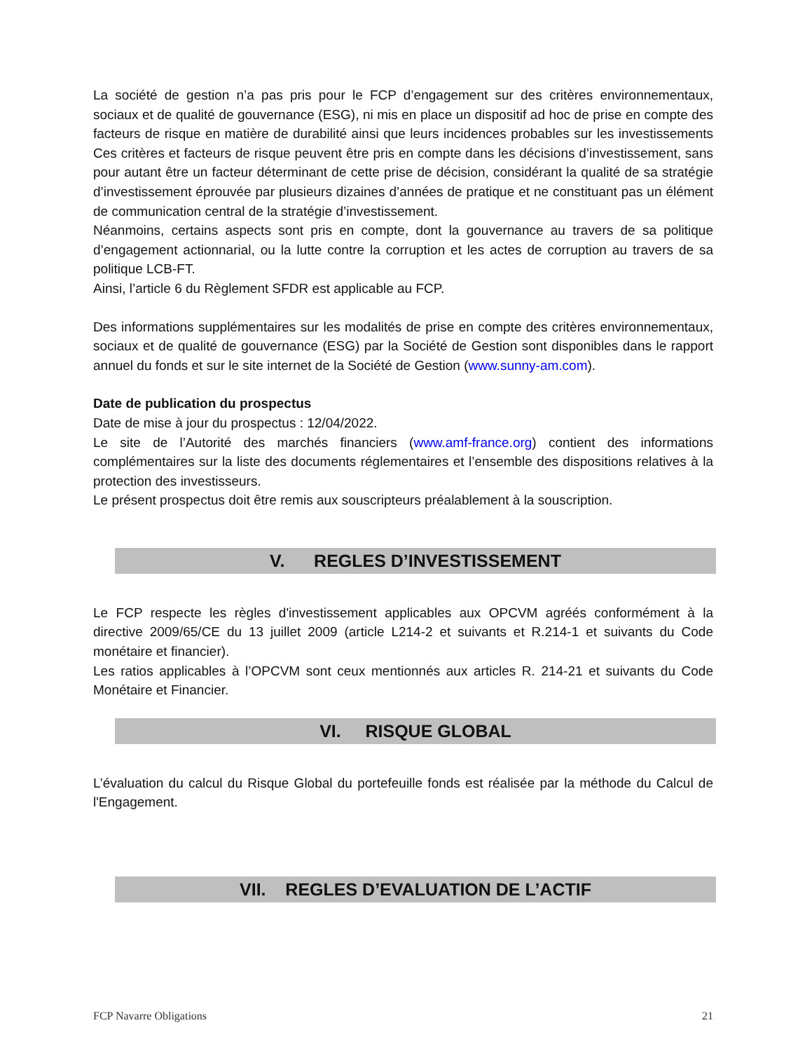La société de gestion n’a pas pris pour le FCP d’engagement sur des critères environnementaux, sociaux et de qualité de gouvernance (ESG), ni mis en place un dispositif ad hoc de prise en compte des facteurs de risque en matière de durabilité ainsi que leurs incidences probables sur les investissements Ces critères et facteurs de risque peuvent être pris en compte dans les décisions d’investissement, sans pour autant être un facteur déterminant de cette prise de décision, considérant la qualité de sa stratégie d’investissement éprouvée par plusieurs dizaines d’années de pratique et ne constituant pas un élément de communication central de la stratégie d’investissement.
Néanmoins, certains aspects sont pris en compte, dont la gouvernance au travers de sa politique d’engagement actionnarial, ou la lutte contre la corruption et les actes de corruption au travers de sa politique LCB-FT.
Ainsi, l’article 6 du Règlement SFDR est applicable au FCP.
Des informations supplémentaires sur les modalités de prise en compte des critères environnementaux, sociaux et de qualité de gouvernance (ESG) par la Société de Gestion sont disponibles dans le rapport annuel du fonds et sur le site internet de la Société de Gestion (www.sunny-am.com).
Date de publication du prospectus
Date de mise à jour du prospectus : 12/04/2022.
Le site de l’Autorité des marchés financiers (www.amf-france.org) contient des informations complémentaires sur la liste des documents réglementaires et l’ensemble des dispositions relatives à la protection des investisseurs.
Le présent prospectus doit être remis aux souscripteurs préalablement à la souscription.
V. REGLES D’INVESTISSEMENT
Le FCP respecte les règles d'investissement applicables aux OPCVM agréés conformément à la directive 2009/65/CE du 13 juillet 2009 (article L214-2 et suivants et R.214-1 et suivants du Code monétaire et financier).
Les ratios applicables à l’OPCVM sont ceux mentionnés aux articles R. 214-21 et suivants du Code Monétaire et Financier.
VI. RISQUE GLOBAL
L’évaluation du calcul du Risque Global du portefeuille fonds est réalisée par la méthode du Calcul de l'Engagement.
VII. REGLES D’EVALUATION DE L’ACTIF
FCP Navarre Obligations 21